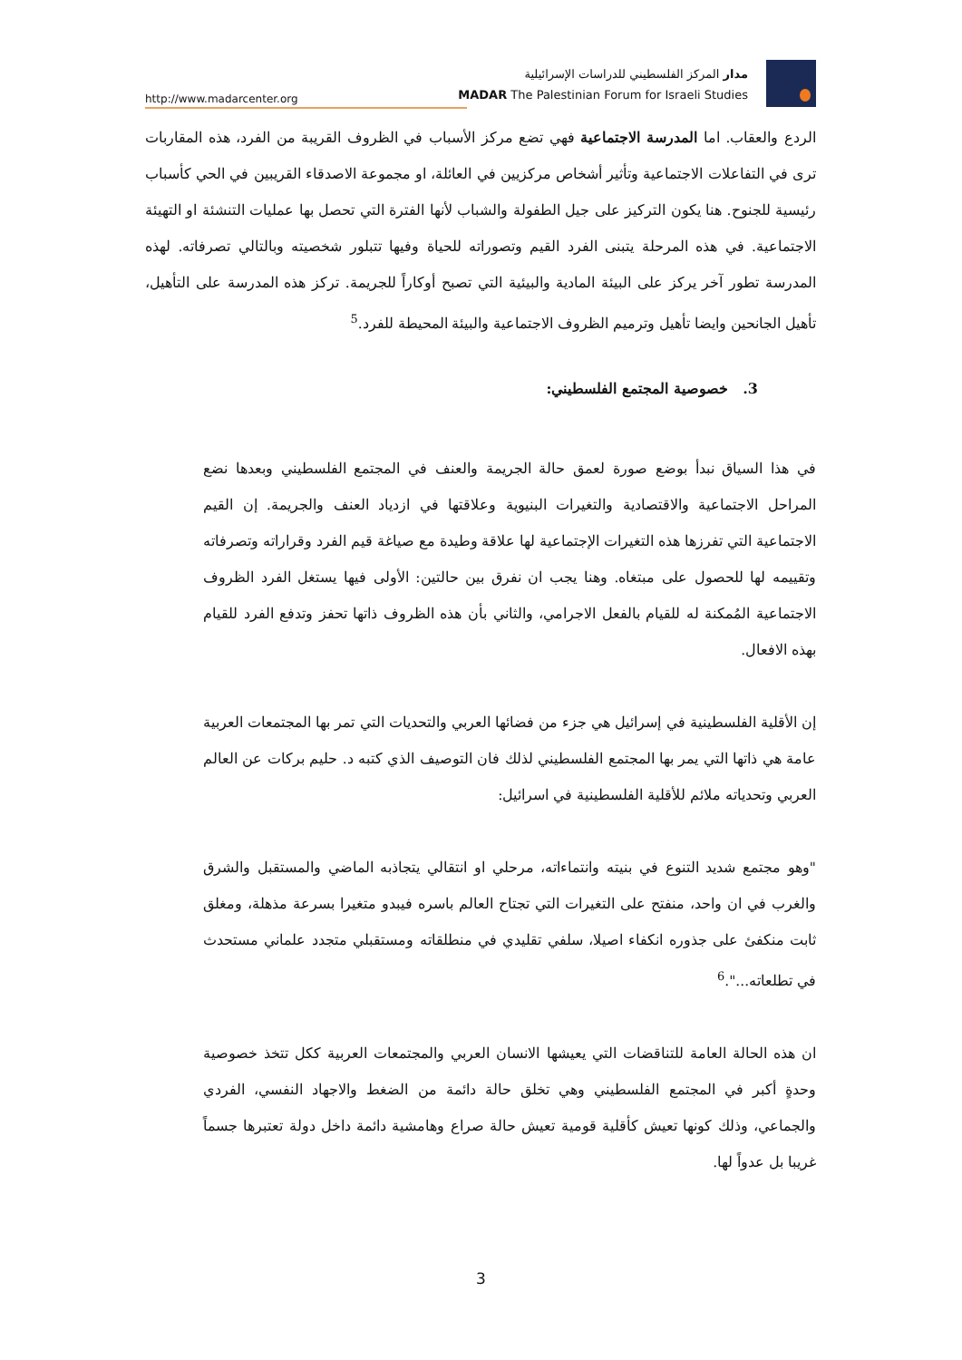http://www.madarcenter.org
مدار المركز الفلسطيني للدراسات الإسرائيلية
MADAR The Palestinian Forum for Israeli Studies
الردع والعقاب. اما المدرسة الاجتماعية فهي تضع مركز الأسباب في الظروف القريبة من الفرد، هذه المقاربات ترى في التفاعلات الاجتماعية وتأثير أشخاص مركزيين في العائلة، او مجموعة الاصدقاء القريبين في الحي كأسباب رئيسية للجنوح. هنا يكون التركيز على جيل الطفولة والشباب لأنها الفترة التي تحصل بها عمليات التنشئة او التهيئة الاجتماعية. في هذه المرحلة يتبنى الفرد القيم وتصوراته للحياة وفيها تتبلور شخصيته وبالتالي تصرفاته. لهذه المدرسة تطور آخر يركز على البيئة المادية والبيئية التي تصبح أوكاراً للجريمة. تركز هذه المدرسة على التأهيل، تأهيل الجانحين وايضا تأهيل وترميم الظروف الاجتماعية والبيئة المحيطة للفرد.<sup>5</sup>
3. خصوصية المجتمع الفلسطيني:
في هذا السياق نبدأ بوضع صورة لعمق حالة الجريمة والعنف في المجتمع الفلسطيني وبعدها نضع المراحل الاجتماعية والاقتصادية والتغيرات البنيوية وعلاقتها في ازدياد العنف والجريمة. إن القيم الاجتماعية التي تفرزها هذه التغيرات الإجتماعية لها علاقة وطيدة مع صياغة قيم الفرد وقراراته وتصرفاته وتقييمه لها للحصول على مبتغاه. وهنا يجب ان نفرق بين حالتين: الأولى فيها يستغل الفرد الظروف الاجتماعية المُمكنة له للقيام بالفعل الاجرامي، والثاني بأن هذه الظروف ذاتها تحفز وتدفع الفرد للقيام بهذه الافعال.
إن الأقلية الفلسطينية في إسرائيل هي جزء من فضائها العربي والتحديات التي تمر بها المجتمعات العربية عامة هي ذاتها التي يمر بها المجتمع الفلسطيني لذلك فان التوصيف الذي كتبه د. حليم بركات عن العالم العربي وتحدياته ملائم للأقلية الفلسطينية في اسرائيل:
"وهو مجتمع شديد التنوع في بنيته وانتماءاته، مرحلي او انتقالي يتجاذبه الماضي والمستقبل والشرق والغرب في ان واحد، منفتح على التغيرات التي تجتاح العالم باسره فيبدو متغيرا بسرعة مذهلة، ومغلق ثابت منكفئ على جذوره انكفاء اصيلا، سلفي تقليدي في منطلقاته ومستقبلي متجدد علماني مستحدث في تطلعاته...".<sup>6</sup>
ان هذه الحالة العامة للتناقضات التي يعيشها الانسان العربي والمجتمعات العربية ككل تتخذ خصوصية وحدةٍ أكبر في المجتمع الفلسطيني وهي تخلق حالة دائمة من الضغط والاجهاد النفسي، الفردي والجماعي، وذلك كونها تعيش كأقلية قومية تعيش حالة صراع وهامشية دائمة داخل دولة تعتبرها جسماً غريبا بل عدواً لها.
3